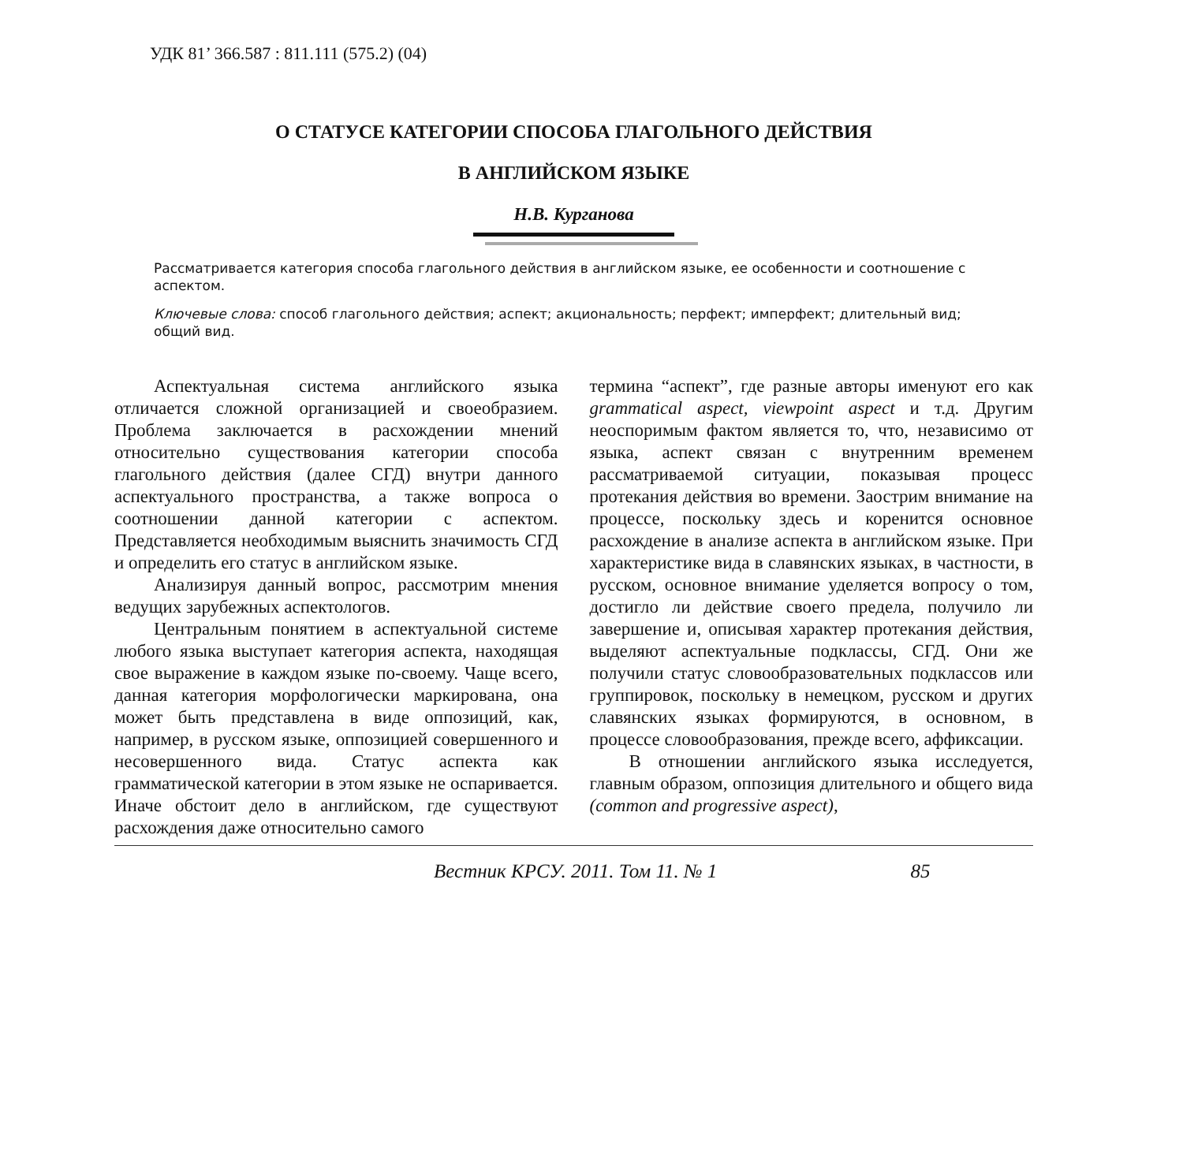УДК 81’ 366.587 : 811.111 (575.2) (04)
О СТАТУСЕ КАТЕГОРИИ СПОСОБА ГЛАГОЛЬНОГО ДЕЙСТВИЯ
В АНГЛИЙСКОМ ЯЗЫКЕ
Н.В. Курганова
Рассматривается категория способа глагольного действия в английском языке, ее особенности и соотношение с аспектом.
Ключевые слова: способ глагольного действия; аспект; акциональность; перфект; имперфект; длительный вид; общий вид.
Аспектуальная система английского языка отличается сложной организацией и своеобразием. Проблема заключается в расхождении мнений относительно существования категории способа глагольного действия (далее СГД) внутри данного аспектуального пространства, а также вопроса о соотношении данной категории с аспектом. Представляется необходимым выяснить значимость СГД и определить его статус в английском языке.
Анализируя данный вопрос, рассмотрим мнения ведущих зарубежных аспектологов.
Центральным понятием в аспектуальной системе любого языка выступает категория аспекта, находящая свое выражение в каждом языке по-своему. Чаще всего, данная категория морфологически маркирована, она может быть представлена в виде оппозиций, как, например, в русском языке, оппозицией совершенного и несовершенного вида. Статус аспекта как грамматической категории в этом языке не оспаривается. Иначе обстоит дело в английском, где существуют расхождения даже относительно самого
термина “аспект”, где разные авторы именуют его как grammatical aspect, viewpoint aspect и т.д. Другим неоспоримым фактом является то, что, независимо от языка, аспект связан с внутренним временем рассматриваемой ситуации, показывая процесс протекания действия во времени. Заострим внимание на процессе, поскольку здесь и коренится основное расхождение в анализе аспекта в английском языке. При характеристике вида в славянских языках, в частности, в русском, основное внимание уделяется вопросу о том, достигло ли действие своего предела, получило ли завершение и, описывая характер протекания действия, выделяют аспектуальные подклассы, СГД. Они же получили статус словообразовательных подклассов или группировок, поскольку в немецком, русском и других славянских языках формируются, в основном, в процессе словообразования, прежде всего, аффиксации.
В отношении английского языка исследуется, главным образом, оппозиция длительного и общего вида (common and progressive aspect),
Вестник КРСУ. 2011. Том 11. № 1 85